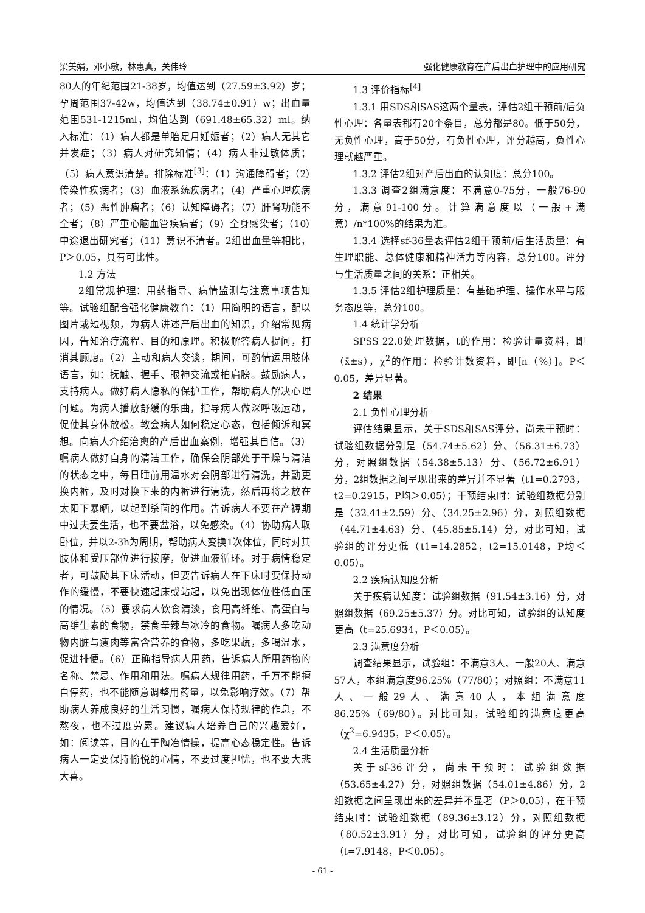梁美娟，邓小敏，林惠真，关伟玲 强化健康教育在产后出血护理中的应用研究
80人的年纪范围21-38岁，均值达到（27.59±3.92）岁；孕周范围37-42w，均值达到（38.74±0.91）w；出血量范围531-1215ml，均值达到（691.48±65.32）ml。纳入标准：（1）病人都是单胎足月妊娠者；（2）病人无其它并发症；（3）病人对研究知情；（4）病人非过敏体质；（5）病人意识清楚。排除标准<sup>[3]</sup>：（1）沟通障碍者；（2）传染性疾病者；（3）血液系统疾病者；（4）严重心理疾病者；（5）恶性肿瘤者；（6）认知障碍者；（7）肝肾功能不全者；（8）严重心脑血管疾病者；（9）全身感染者；（10）中途退出研究者；（11）意识不清者。2组出血量等相比，P＞0.05，具有可比性。
1.2 方法
2组常规护理：用药指导、病情监测与注意事项告知等。试验组配合强化健康教育：（1）用简明的语言，配以图片或短视频，为病人讲述产后出血的知识，介绍常见病因，告知治疗流程、目的和原理。积极解答病人提问，打消其顾虑。（2）主动和病人交谈，期间，可酌情运用肢体语言，如：抚触、握手、眼神交流或拍肩膀。鼓励病人，支持病人。做好病人隐私的保护工作，帮助病人解决心理问题。为病人播放舒缓的乐曲，指导病人做深呼吸运动，促使其身体放松。教会病人如何稳定心态，包括倾诉和冥想。向病人介绍治愈的产后出血案例，增强其自信。（3）嘱病人做好自身的清洁工作，确保会阴部处于干燥与清洁的状态之中，每日睡前用温水对会阴部进行清洗，并勤更换内裤，及时对换下来的内裤进行清洗，然后再将之放在太阳下暴晒，以起到杀菌的作用。告诉病人不要在产褥期中过夫妻生活，也不要盆浴，以免感染。（4）协助病人取卧位，并以2-3h为周期，帮助病人变换1次体位，同时对其肢体和受压部位进行按摩，促进血液循环。对于病情稳定者，可鼓励其下床活动，但要告诉病人在下床时要保持动作的缓慢，不要快速起床或站起，以免出现体位性低血压的情况。（5）要求病人饮食清淡，食用高纤维、高蛋白与高维生素的食物，禁食辛辣与冰冷的食物。嘱病人多吃动物内脏与瘦肉等富含营养的食物，多吃果蔬，多喝温水，促进排便。（6）正确指导病人用药，告诉病人所用药物的名称、禁忌、作用和用法。嘱病人规律用药，千万不能擅自停药，也不能随意调整用药量，以免影响疗效。（7）帮助病人养成良好的生活习惯，嘱病人保持规律的作息，不熬夜，也不过度劳累。建议病人培养自己的兴趣爱好，如：阅读等，目的在于陶冶情操，提高心态稳定性。告诉病人一定要保持愉悦的心情，不要过度担忧，也不要大悲大喜。
1.3 评价指标<sup>[4]</sup>
1.3.1 用SDS和SAS这两个量表，评估2组干预前/后负性心理：各量表都有20个条目，总分都是80。低于50分，无负性心理，高于50分，有负性心理，评分越高，负性心理就越严重。
1.3.2 评估2组对产后出血的认知度：总分100。
1.3.3 调查2组满意度：不满意0-75分，一般76-90分，满意91-100分。计算满意度以（一般+满意）/n*100%的结果为准。
1.3.4 选择sf-36量表评估2组干预前/后生活质量：有生理职能、总体健康和精神活力等内容，总分100。评分与生活质量之间的关系：正相关。
1.3.5 评估2组护理质量：有基础护理、操作水平与服务态度等，总分100。
1.4 统计学分析
SPSS 22.0处理数据，t的作用：检验计量资料，即（x̄±s），χ<sup>2</sup>的作用：检验计数资料，即[n（%）]。P＜0.05，差异显著。
2 结果
2.1 负性心理分析
评估结果显示，关于SDS和SAS评分，尚未干预时：试验组数据分别是（54.74±5.62）分、（56.31±6.73）分，对照组数据（54.38±5.13）分、（56.72±6.91）分，2组数据之间呈现出来的差异并不显著（t1=0.2793，t2=0.2915，P均＞0.05）；干预结束时：试验组数据分别是（32.41±2.59）分、（34.25±2.96）分，对照组数据（44.71±4.63）分、（45.85±5.14）分，对比可知，试验组的评分更低（t1=14.2852，t2=15.0148，P均＜0.05）。
2.2 疾病认知度分析
关于疾病认知度：试验组数据（91.54±3.16）分，对照组数据（69.25±5.37）分。对比可知，试验组的认知度更高（t=25.6934，P＜0.05）。
2.3 满意度分析
调查结果显示，试验组：不满意3人、一般20人、满意57人，本组满意度96.25%（77/80）；对照组：不满意11人、一般29人、满意40人，本组满意度86.25%（69/80）。对比可知，试验组的满意度更高（χ<sup>2</sup>=6.9435，P＜0.05）。
2.4 生活质量分析
关于sf-36评分，尚未干预时：试验组数据（53.65±4.27）分，对照组数据（54.01±4.86）分，2组数据之间呈现出来的差异并不显著（P＞0.05），在干预结束时：试验组数据（89.36±3.12）分，对照组数据（80.52±3.91）分，对比可知，试验组的评分更高（t=7.9148，P＜0.05）。
- 61 -